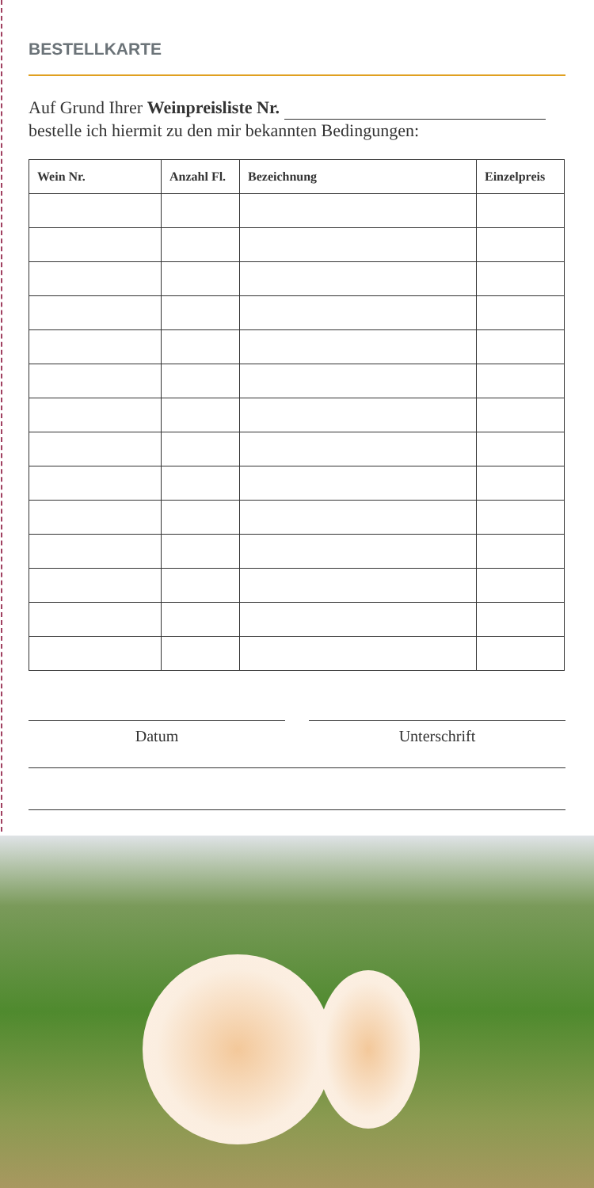BESTELLKARTE
Auf Grund Ihrer Weinpreisliste Nr.
bestelle ich hiermit zu den mir bekannten Bedingungen:
| Wein Nr. | Anzahl Fl. | Bezeichnung | Einzelpreis |
| --- | --- | --- | --- |
Datum Unterschrift